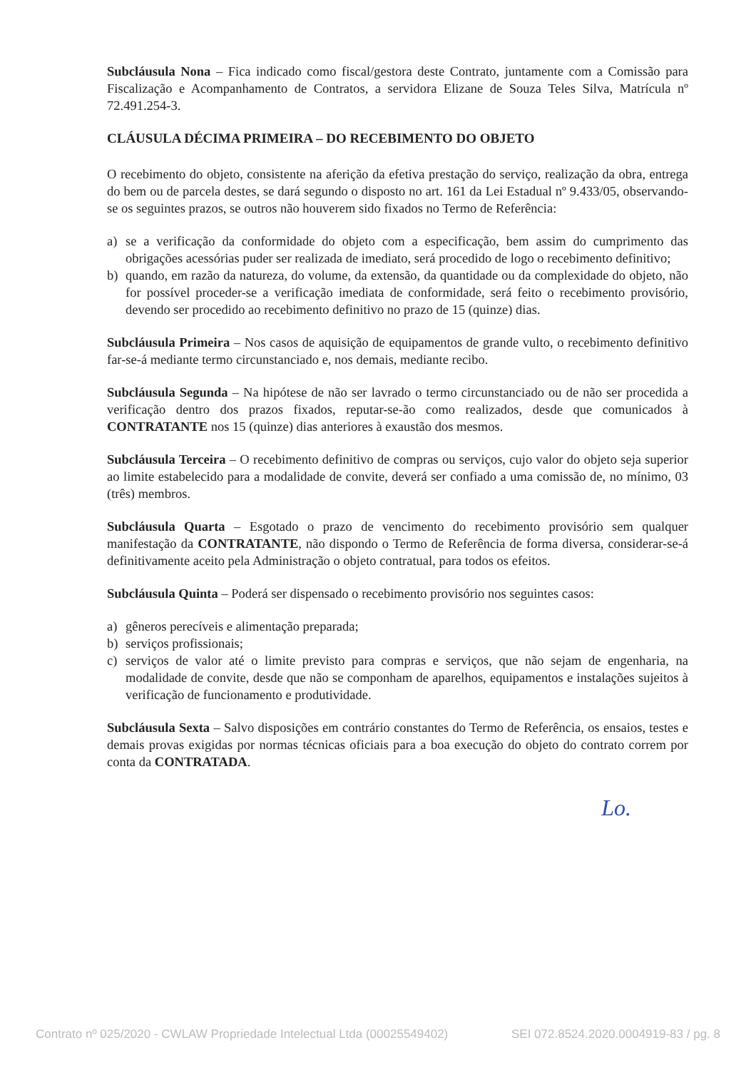Subcláusula Nona – Fica indicado como fiscal/gestora deste Contrato, juntamente com a Comissão para Fiscalização e Acompanhamento de Contratos, a servidora Elizane de Souza Teles Silva, Matrícula nº 72.491.254-3.
CLÁUSULA DÉCIMA PRIMEIRA – DO RECEBIMENTO DO OBJETO
O recebimento do objeto, consistente na aferição da efetiva prestação do serviço, realização da obra, entrega do bem ou de parcela destes, se dará segundo o disposto no art. 161 da Lei Estadual nº 9.433/05, observando-se os seguintes prazos, se outros não houverem sido fixados no Termo de Referência:
a) se a verificação da conformidade do objeto com a especificação, bem assim do cumprimento das obrigações acessórias puder ser realizada de imediato, será procedido de logo o recebimento definitivo;
b) quando, em razão da natureza, do volume, da extensão, da quantidade ou da complexidade do objeto, não for possível proceder-se a verificação imediata de conformidade, será feito o recebimento provisório, devendo ser procedido ao recebimento definitivo no prazo de 15 (quinze) dias.
Subcláusula Primeira – Nos casos de aquisição de equipamentos de grande vulto, o recebimento definitivo far-se-á mediante termo circunstanciado e, nos demais, mediante recibo.
Subcláusula Segunda – Na hipótese de não ser lavrado o termo circunstanciado ou de não ser procedida a verificação dentro dos prazos fixados, reputar-se-ão como realizados, desde que comunicados à CONTRATANTE nos 15 (quinze) dias anteriores à exaustão dos mesmos.
Subcláusula Terceira – O recebimento definitivo de compras ou serviços, cujo valor do objeto seja superior ao limite estabelecido para a modalidade de convite, deverá ser confiado a uma comissão de, no mínimo, 03 (três) membros.
Subcláusula Quarta – Esgotado o prazo de vencimento do recebimento provisório sem qualquer manifestação da CONTRATANTE, não dispondo o Termo de Referência de forma diversa, considerar-se-á definitivamente aceito pela Administração o objeto contratual, para todos os efeitos.
Subcláusula Quinta – Poderá ser dispensado o recebimento provisório nos seguintes casos:
a) gêneros perecíveis e alimentação preparada;
b) serviços profissionais;
c) serviços de valor até o limite previsto para compras e serviços, que não sejam de engenharia, na modalidade de convite, desde que não se componham de aparelhos, equipamentos e instalações sujeitos à verificação de funcionamento e produtividade.
Subcláusula Sexta – Salvo disposições em contrário constantes do Termo de Referência, os ensaios, testes e demais provas exigidas por normas técnicas oficiais para a boa execução do objeto do contrato correm por conta da CONTRATADA.
Lo.
Contrato nº 025/2020 - CWLAW Propriedade Intelectual Ltda (00025549402) SEI 072.8524.2020.0004919-83 / pg. 8